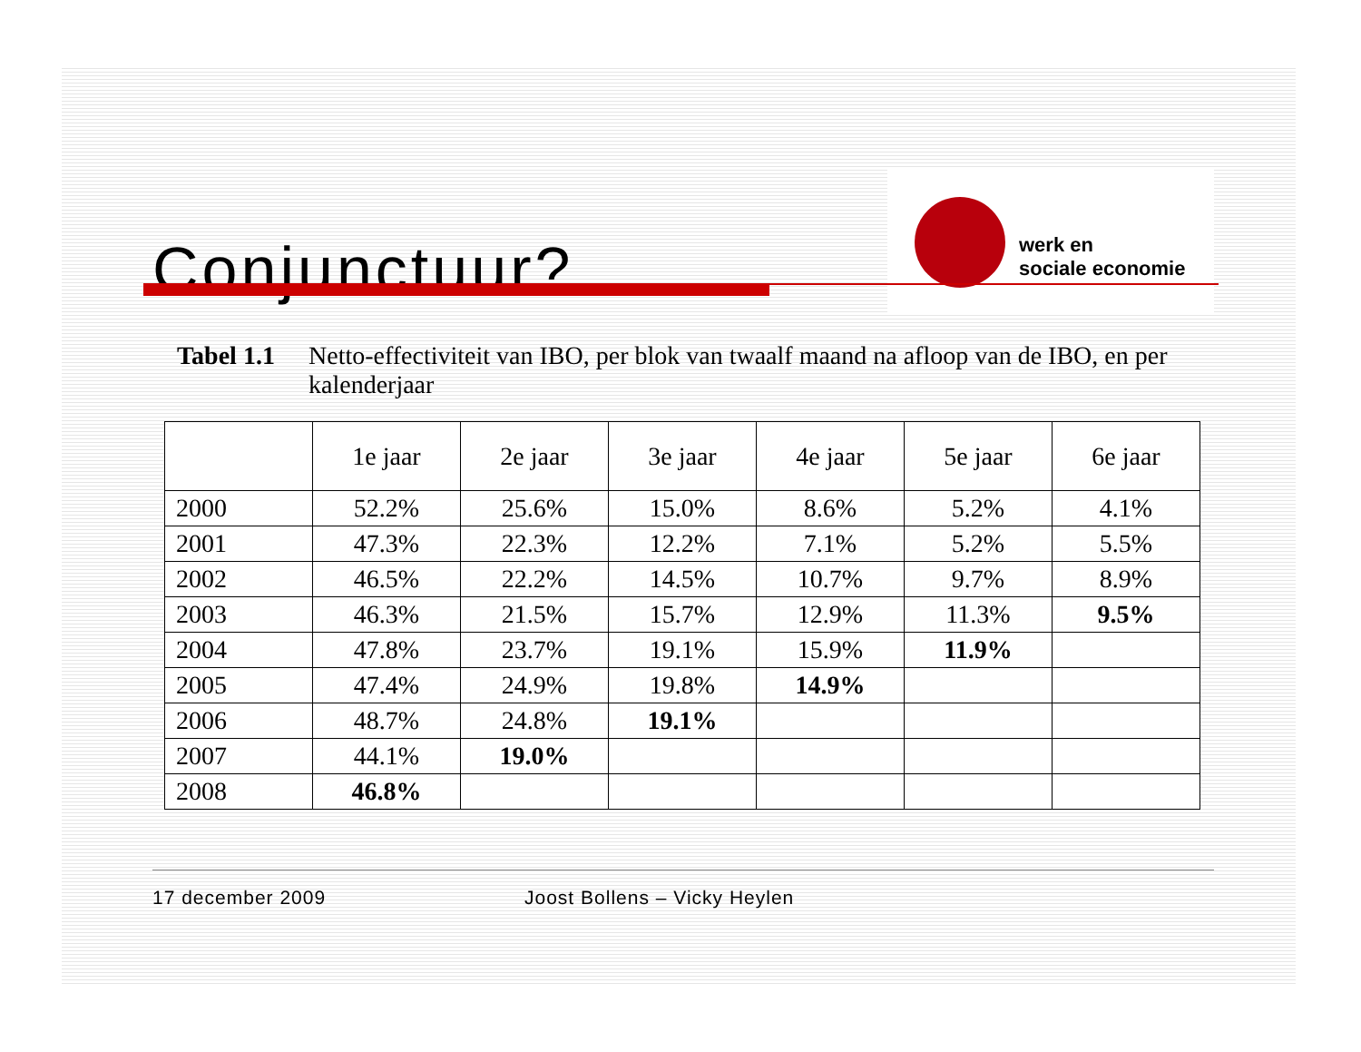Conjunctuur?
werk en
sociale economie
Tabel 1.1 Netto-effectiviteit van IBO, per blok van twaalf maand na afloop van de IBO, en per kalenderjaar
| | 1e jaar | 2e jaar | 3e jaar | 4e jaar | 5e jaar | 6e jaar |
| --- | --- | --- | --- | --- | --- | --- |
| 2000 | 52.2% | 25.6% | 15.0% | 8.6% | 5.2% | 4.1% |
| 2001 | 47.3% | 22.3% | 12.2% | 7.1% | 5.2% | 5.5% |
| 2002 | 46.5% | 22.2% | 14.5% | 10.7% | 9.7% | 8.9% |
| 2003 | 46.3% | 21.5% | 15.7% | 12.9% | 11.3% | 9.5% |
| 2004 | 47.8% | 23.7% | 19.1% | 15.9% | 11.9% | |
| 2005 | 47.4% | 24.9% | 19.8% | 14.9% | | |
| 2006 | 48.7% | 24.8% | 19.1% | | | |
| 2007 | 44.1% | 19.0% | | | | |
| 2008 | 46.8% | | | | | |
17 december 2009 Joost Bollens – Vicky Heylen